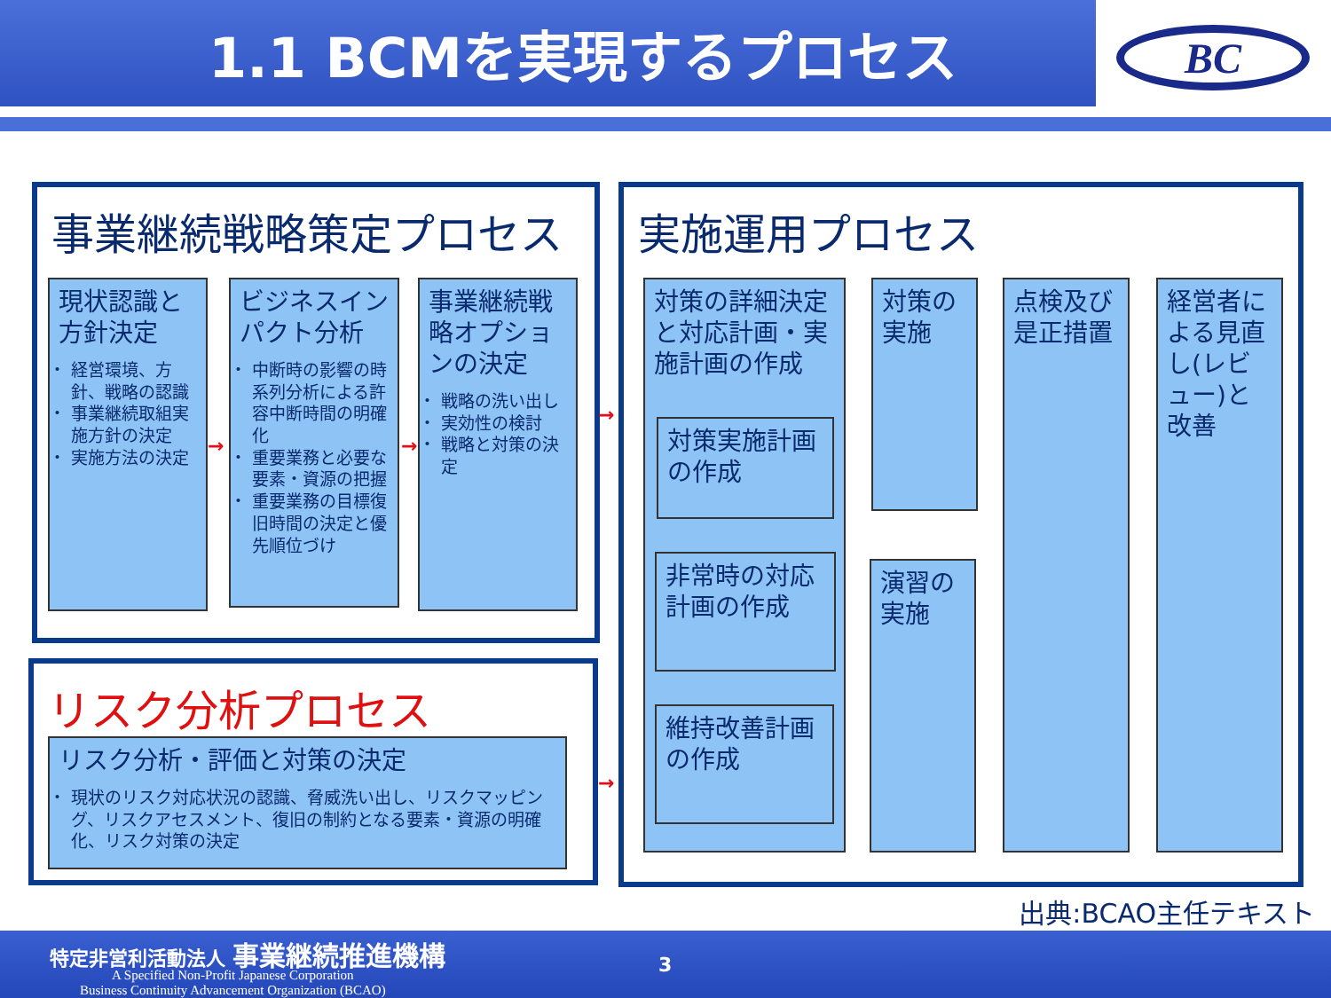1.1 BCMを実現するプロセス
BC
事業継続戦略策定プロセス
現状認識と方針決定
経営環境、方針、戦略の認識
事業継続取組実施方針の決定
実施方法の決定
ビジネスインパクト分析
中断時の影響の時系列分析による許容中断時間の明確化
重要業務と必要な要素・資源の把握
重要業務の目標復旧時間の決定と優先順位づけ
事業継続戦略オプションの決定
戦略の洗い出し
実効性の検討
戦略と対策の決定
リスク分析プロセス
リスク分析・評価と対策の決定
現状のリスク対応状況の認識、脅威洗い出し、リスクマッピング、リスクアセスメント、復旧の制約となる要素・資源の明確化、リスク対策の決定
実施運用プロセス
対策の詳細決定と対応計画・実施計画の作成
対策実施計画の作成
非常時の対応計画の作成
維持改善計画の作成
対策の実施
演習の実施
点検及び是正措置
経営者による見直し(レビュー)と改善
→ →
→
→
出典:BCAO主任テキスト
特定非営利活動法人 事業継続推進機構
A Specified Non-Profit Japanese Corporation
Business Continuity Advancement Organization (BCAO)
3